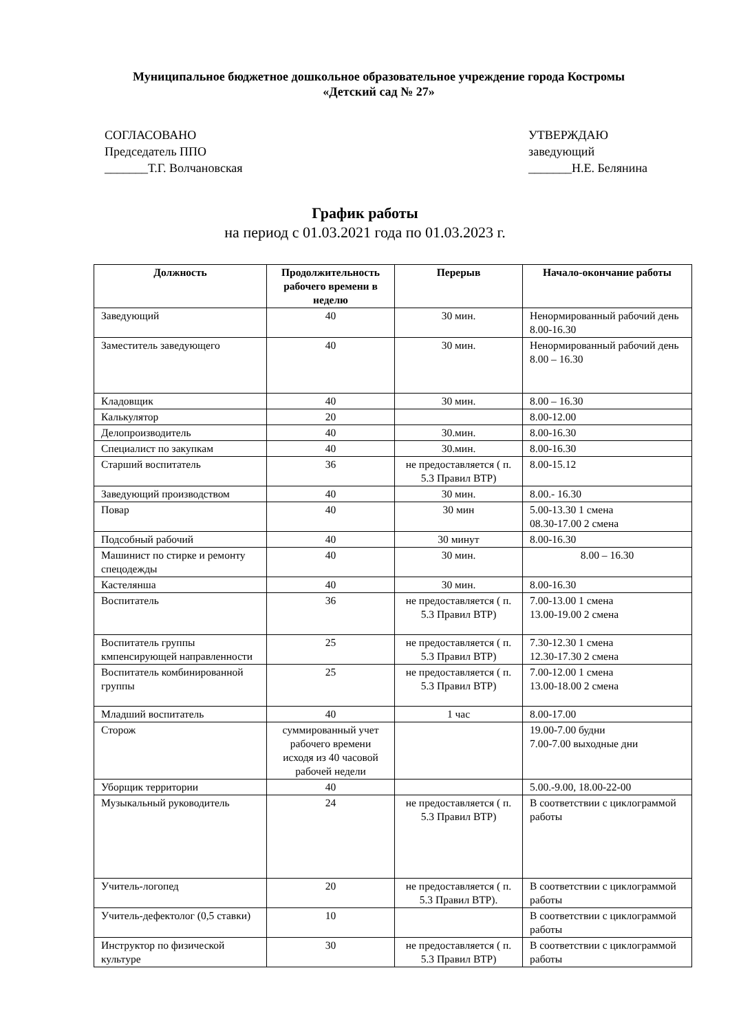Муниципальное бюджетное дошкольное образовательное учреждение города Костромы «Детский сад № 27»
СОГЛАСОВАНО
Председатель ППО
_______Т.Г. Волчановская
УТВЕРЖДАЮ
заведующий
_______Н.Е. Белянина
График работы
на период с 01.03.2021 года по 01.03.2023 г.
| Должность | Продолжительность рабочего времени в неделю | Перерыв | Начало-окончание работы |
| --- | --- | --- | --- |
| Заведующий | 40 | 30 мин. | Ненормированный рабочий день 8.00-16.30 |
| Заместитель заведующего | 40 | 30 мин. | Ненормированный рабочий день 8.00 – 16.30 |
| Кладовщик | 40 | 30 мин. | 8.00 – 16.30 |
| Калькулятор | 20 | | 8.00-12.00 |
| Делопроизводитель | 40 | 30.мин. | 8.00-16.30 |
| Специалист по закупкам | 40 | 30.мин. | 8.00-16.30 |
| Старший воспитатель | 36 | не предоставляется ( п. 5.3 Правил ВТР) | 8.00-15.12 |
| Заведующий производством | 40 | 30 мин. | 8.00.- 16.30 |
| Повар | 40 | 30 мин | 5.00-13.30 1 смена 08.30-17.00 2 смена |
| Подсобный рабочий | 40 | 30 минут | 8.00-16.30 |
| Машинист по стирке и ремонту спецодежды | 40 | 30 мин. | 8.00 – 16.30 |
| Кастелянша | 40 | 30 мин. | 8.00-16.30 |
| Воспитатель | 36 | не предоставляется ( п. 5.3 Правил ВТР) | 7.00-13.00 1 смена 13.00-19.00 2 смена |
| Воспитатель группы кмпенсирующей направленности | 25 | не предоставляется ( п. 5.3 Правил ВТР) | 7.30-12.30 1 смена 12.30-17.30 2 смена |
| Воспитатель комбинированной группы | 25 | не предоставляется ( п. 5.3 Правил ВТР) | 7.00-12.00 1 смена 13.00-18.00 2 смена |
| Младший воспитатель | 40 | 1 час | 8.00-17.00 |
| Сторож | суммированный учет рабочего времени исходя из 40 часовой рабочей недели | | 19.00-7.00 будни 7.00-7.00 выходные дни |
| Уборщик территории | 40 | | 5.00.-9.00, 18.00-22-00 |
| Музыкальный руководитель | 24 | не предоставляется ( п. 5.3 Правил ВТР) | В соответствии с циклограммой работы |
| Учитель-логопед | 20 | не предоставляется ( п. 5.3 Правил ВТР). | В соответствии с циклограммой работы |
| Учитель-дефектолог (0,5 ставки) | 10 | | В соответствии с циклограммой работы |
| Инструктор по физической культуре | 30 | не предоставляется ( п. 5.3 Правил ВТР) | В соответствии с циклограммой работы |